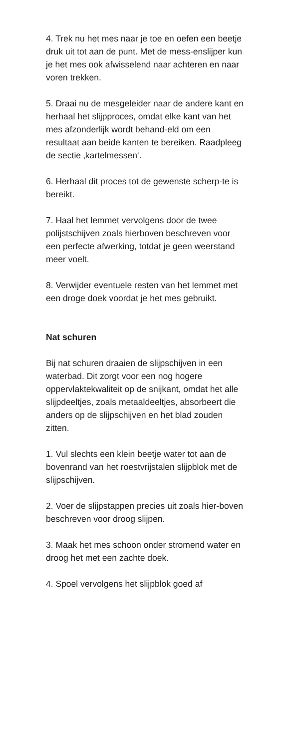4. Trek nu het mes naar je toe en oefen een beetje druk uit tot aan de punt. Met de mess-enslijper kun je het mes ook afwisselend naar achteren en naar voren trekken.
5. Draai nu de mesgeleider naar de andere kant en herhaal het slijpproces, omdat elke kant van het mes afzonderlijk wordt behand-eld om een resultaat aan beide kanten te bereiken. Raadpleeg de sectie ‚kartelmessen‘.
6. Herhaal dit proces tot de gewenste scherp-te is bereikt.
7. Haal het lemmet vervolgens door de twee polijstschijven zoals hierboven beschreven voor een perfecte afwerking, totdat je geen weerstand meer voelt.
8. Verwijder eventuele resten van het lemmet met een droge doek voordat je het mes gebruikt.
Nat schuren
Bij nat schuren draaien de slijpschijven in een waterbad. Dit zorgt voor een nog hogere oppervlaktekwaliteit op de snijkant, omdat het alle slijpdeeltjes, zoals metaaldeeltjes, absorbeert die anders op de slijpschijven en het blad zouden zitten.
1. Vul slechts een klein beetje water tot aan de bovenrand van het roestvrijstalen slijpblok met de slijpschijven.
2. Voer de slijpstappen precies uit zoals hier-boven beschreven voor droog slijpen.
3. Maak het mes schoon onder stromend water en droog het met een zachte doek.
4. Spoel vervolgens het slijpblok goed af